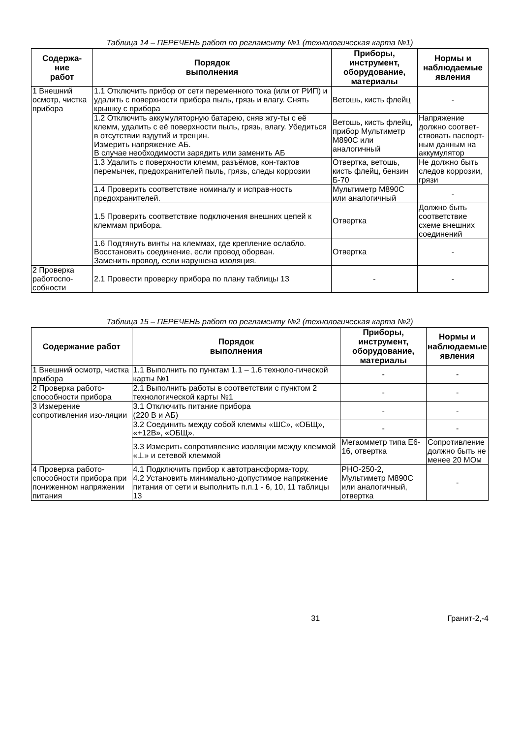Таблица 14 – ПЕРЕЧЕНЬ работ по регламенту №1 (технологическая карта №1)
| Содержа- ние работ | Порядок выполнения | Приборы, инструмент, оборудование, материалы | Нормы и наблюдаемые явления |
| --- | --- | --- | --- |
| 1 Внешний осмотр, чистка прибора | 1.1 Отключить прибор от сети переменного тока (или от РИП) и удалить с поверхности прибора пыль, грязь и влагу. Снять крышку с прибора | Ветошь, кисть флейц | - |
| | 1.2 Отключить аккумуляторную батарею, сняв жгу-ты с её клемм, удалить с её поверхности пыль, грязь, влагу. Убедиться в отсутствии вздутий и трещин. Измерить напряжение АБ. В случае необходимости зарядить или заменить АБ | Ветошь, кисть флейц, прибор Мультиметр М890С или аналогичный | Напряжение должно соответ-ствовать паспорт-ным данным на аккумулятор |
| | 1.3 Удалить с поверхности клемм, разъёмов, кон-тактов перемычек, предохранителей пыль, грязь, следы коррозии | Отвертка, ветошь, кисть флейц, бензин Б-70 | Не должно быть следов коррозии, грязи |
| | 1.4 Проверить соответствие номиналу и исправ-ность предохранителей. | Мультиметр М890С или аналогичный | - |
| | 1.5 Проверить соответствие подключения внешних цепей к клеммам прибора. | Отвертка | Должно быть соответствие схеме внешних соединений |
| | 1.6 Подтянуть винты на клеммах, где крепление ослабло. Восстановить соединение, если провод оборван. Заменить провод, если нарушена изоляция. | Отвертка | - |
| 2 Проверка работоспо-собности | 2.1 Провести проверку прибора по плану таблицы 13 | - | - |
Таблица 15 – ПЕРЕЧЕНЬ работ по регламенту №2 (технологическая карта №2)
| Содержание работ | Порядок выполнения | Приборы, инструмент, оборудование, материалы | Нормы и наблюдаемые явления |
| --- | --- | --- | --- |
| 1 Внешний осмотр, чистка прибора | 1.1 Выполнить по пунктам 1.1 – 1.6 техноло-гической карты №1 | - | - |
| 2 Проверка работо-способности прибора | 2.1 Выполнить работы в соответствии с пунктом 2 технологической карты №1 | - | - |
| 3 Измерение сопротивления изо-ляции | 3.1 Отключить питание прибора (220 В и АБ) | - | - |
| | 3.2 Соединить между собой клеммы «ШС», «ОБЩ», «+12В», «ОБЩ». | - | - |
| | 3.3 Измерить сопротивление изоляции между клеммой «⊥» и сетевой клеммой | Мегаомметр типа Е6-16, отвертка | Сопротивление должно быть не менее 20 МОм |
| 4 Проверка работо-способности прибора при пониженном напряжении питания | 4.1 Подключить прибор к автотрансформа-тору. 4.2 Установить минимально-допустимое напряжение питания от сети и выполнить п.п.1 - 6, 10, 11 таблицы 13 | РНО-250-2, Мультиметр М890С или аналогичный, отвертка | - |
31 Гранит-2,-4